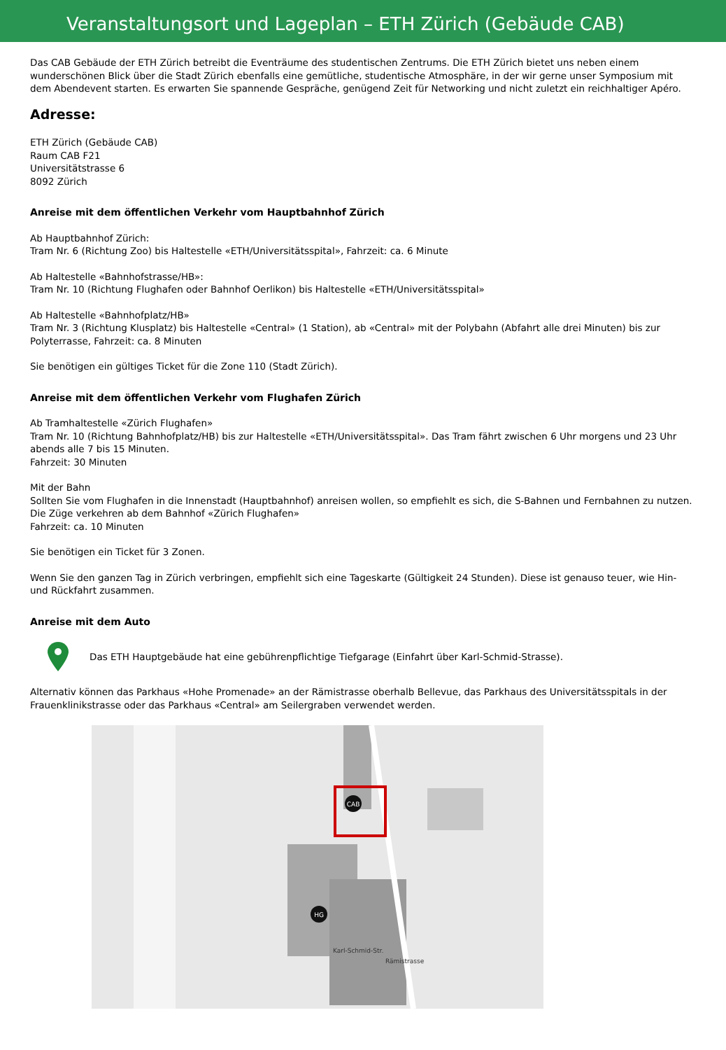Veranstaltungsort und Lageplan – ETH Zürich (Gebäude CAB)
Das CAB Gebäude der ETH Zürich betreibt die Eventräume des studentischen Zentrums. Die ETH Zürich bietet uns neben einem wunderschönen Blick über die Stadt Zürich ebenfalls eine gemütliche, studentische Atmosphäre, in der wir gerne unser Symposium mit dem Abendevent starten. Es erwarten Sie spannende Gespräche, genügend Zeit für Networking und nicht zuletzt ein reichhaltiger Apéro.
Adresse:
ETH Zürich (Gebäude CAB)
Raum CAB F21
Universitätstrasse 6
8092 Zürich
Anreise mit dem öffentlichen Verkehr vom Hauptbahnhof Zürich
Ab Hauptbahnhof Zürich:
Tram Nr. 6 (Richtung Zoo) bis Haltestelle «ETH/Universitätsspital», Fahrzeit: ca. 6 Minute
Ab Haltestelle «Bahnhofstrasse/HB»:
Tram Nr. 10 (Richtung Flughafen oder Bahnhof Oerlikon) bis Haltestelle «ETH/Universitätsspital»
Ab Haltestelle «Bahnhofplatz/HB»
Tram Nr. 3 (Richtung Klusplatz) bis Haltestelle «Central» (1 Station), ab «Central» mit der Polybahn (Abfahrt alle drei Minuten) bis zur Polyterrasse, Fahrzeit: ca. 8 Minuten
Sie benötigen ein gültiges Ticket für die Zone 110 (Stadt Zürich).
Anreise mit dem öffentlichen Verkehr vom Flughafen Zürich
Ab Tramhaltestelle «Zürich Flughafen»
Tram Nr. 10 (Richtung Bahnhofplatz/HB) bis zur Haltestelle «ETH/Universitätsspital». Das Tram fährt zwischen 6 Uhr morgens und 23 Uhr abends alle 7 bis 15 Minuten.
Fahrzeit: 30 Minuten
Mit der Bahn
Sollten Sie vom Flughafen in die Innenstadt (Hauptbahnhof) anreisen wollen, so empfiehlt es sich, die S-Bahnen und Fernbahnen zu nutzen. Die Züge verkehren ab dem Bahnhof «Zürich Flughafen»
Fahrzeit: ca. 10 Minuten
Sie benötigen ein Ticket für 3 Zonen.
Wenn Sie den ganzen Tag in Zürich verbringen, empfiehlt sich eine Tageskarte (Gültigkeit 24 Stunden). Diese ist genauso teuer, wie Hin- und Rückfahrt zusammen.
Anreise mit dem Auto
Das ETH Hauptgebäude hat eine gebührenpflichtige Tiefgarage (Einfahrt über Karl-Schmid-Strasse).
Alternativ können das Parkhaus «Hohe Promenade» an der Rämistrasse oberhalb Bellevue, das Parkhaus des Universitätsspitals in der Frauenklinikstrasse oder das Parkhaus «Central» am Seilergraben verwendet werden.
CAB
HG
Karl-Schmid-Str.
Rämistrasse